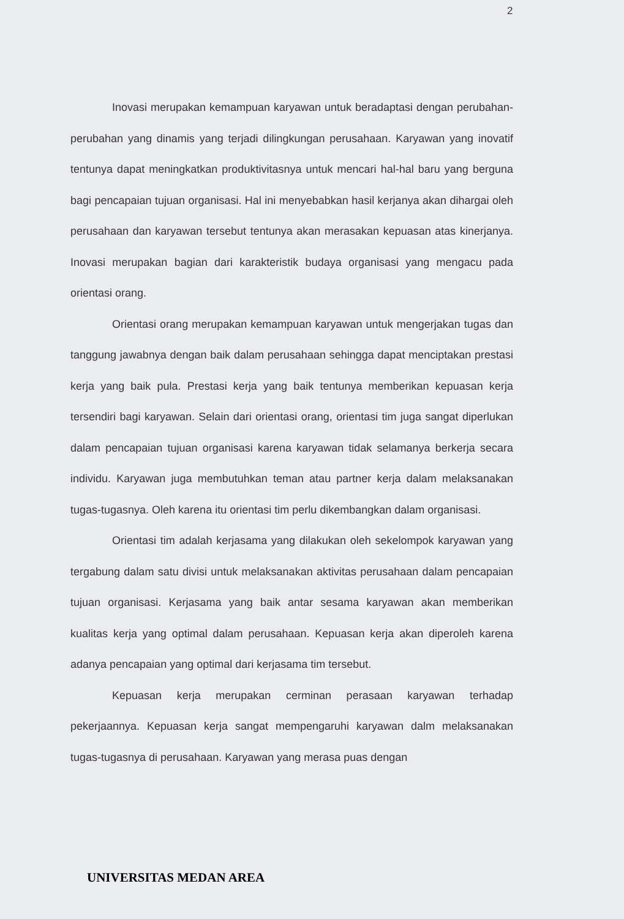2
Inovasi merupakan kemampuan karyawan untuk beradaptasi dengan perubahan-perubahan yang dinamis yang terjadi dilingkungan perusahaan. Karyawan yang inovatif tentunya dapat meningkatkan produktivitasnya untuk mencari hal-hal baru yang berguna bagi pencapaian tujuan organisasi. Hal ini menyebabkan hasil kerjanya akan dihargai oleh perusahaan dan karyawan tersebut tentunya akan merasakan kepuasan atas kinerjanya. Inovasi merupakan bagian dari karakteristik budaya organisasi yang mengacu pada orientasi orang.
Orientasi orang merupakan kemampuan karyawan untuk mengerjakan tugas dan tanggung jawabnya dengan baik dalam perusahaan sehingga dapat menciptakan prestasi kerja yang baik pula. Prestasi kerja yang baik tentunya memberikan kepuasan kerja tersendiri bagi karyawan. Selain dari orientasi orang, orientasi tim juga sangat diperlukan dalam pencapaian tujuan organisasi karena karyawan tidak selamanya berkerja secara individu. Karyawan juga membutuhkan teman atau partner kerja dalam melaksanakan tugas-tugasnya. Oleh karena itu orientasi tim perlu dikembangkan dalam organisasi.
Orientasi tim adalah kerjasama yang dilakukan oleh sekelompok karyawan yang tergabung dalam satu divisi untuk melaksanakan aktivitas perusahaan dalam pencapaian tujuan organisasi. Kerjasama yang baik antar sesama karyawan akan memberikan kualitas kerja yang optimal dalam perusahaan. Kepuasan kerja akan diperoleh karena adanya pencapaian yang optimal dari kerjasama tim tersebut.
Kepuasan kerja merupakan cerminan perasaan karyawan terhadap pekerjaannya. Kepuasan kerja sangat mempengaruhi karyawan dalm melaksanakan tugas-tugasnya di perusahaan. Karyawan yang merasa puas dengan
UNIVERSITAS MEDAN AREA